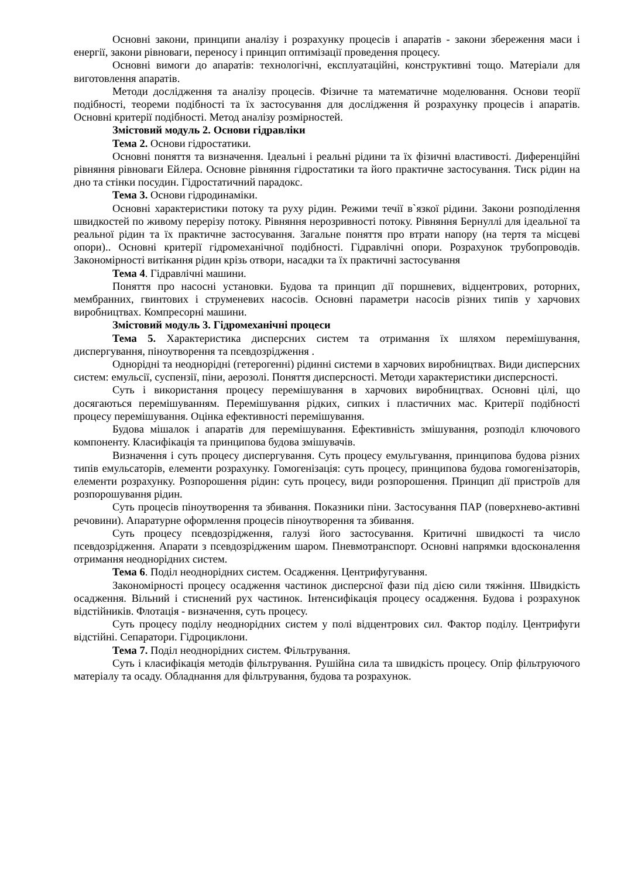Основні закони, принципи аналізу і розрахунку процесів і апаратів - закони збереження маси і енергії, закони рівноваги, переносу і принцип оптимізації проведення процесу.
Основні вимоги до апаратів: технологічні, експлуатаційні, конструктивні тощо. Матеріали для виготовлення апаратів.
Методи дослідження та аналізу процесів. Фізичне та математичне моделювання. Основи теорії подібності, теореми подібності та їх застосування для дослідження й розрахунку процесів і апаратів. Основні критерії подібності. Метод аналізу розмірностей.
Змістовий модуль 2. Основи гідравліки
Тема 2. Основи гідростатики.
Основні поняття та визначення. Ідеальні і реальні рідини та їх фізичні властивості. Диференційні рівняння рівноваги Ейлера. Основне рівняння гідростатики та його практичне застосування. Тиск рідин на дно та стінки посудин. Гідростатичний парадокс.
Тема 3. Основи гідродинаміки.
Основні характеристики потоку та руху рідин. Режими течії в`язкої рідини. Закони розподілення швидкостей по живому перерізу потоку. Рівняння нерозривності потоку. Рівняння Бернуллі для ідеальної та реальної рідин та їх практичне застосування. Загальне поняття про втрати напору (на тертя та місцеві опори).. Основні критерії гідромеханічної подібності. Гідравлічні опори. Розрахунок трубопроводів. Закономірності витікання рідин крізь отвори, насадки та їх практичні застосування
Тема 4. Гідравлічні машини.
Поняття про насосні установки. Будова та принцип дії поршневих, відцентрових, роторних, мембранних, гвинтових і струменевих насосів. Основні параметри насосів різних типів у харчових виробництвах. Компресорні машини.
Змістовий модуль 3. Гідромеханічні процеси
Тема 5. Характеристика дисперсних систем та отримання їх шляхом перемішування, диспергування, піноутворення та псевдозрідження .
Однорідні та неоднорідні (гетерогенні) рідинні системи в харчових виробництвах. Види дисперсних систем: емульсії, суспензії, піни, аерозолі. Поняття дисперсності. Методи характеристики дисперсності.
Суть і використання процесу перемішування в харчових виробництвах. Основні цілі, що досягаються перемішуванням. Перемішування рідких, сипких і пластичних мас. Критерії подібності процесу перемішування. Оцінка ефективності перемішування.
Будова мішалок і апаратів для перемішування. Ефективність змішування, розподіл ключового компоненту. Класифікація та принципова будова змішувачів.
Визначення і суть процесу диспергування. Суть процесу емульгування, принципова будова різних типів емульсаторів, елементи розрахунку. Гомогенізація: суть процесу, принципова будова гомогенізаторів, елементи розрахунку. Розпорошення рідин: суть процесу, види розпорошення. Принцип дії пристроїв для розпорошування рідин.
Суть процесів піноутворення та збивання. Показники піни. Застосування ПАР (поверхнево-активні речовини). Апаратурне оформлення процесів піноутворення та збивання.
Суть процесу псевдозрідження, галузі його застосування. Критичні швидкості та число псевдозрідження. Апарати з псевдозрідженим шаром. Пневмотранспорт. Основні напрямки вдосконалення отримання неоднорідних систем.
Тема 6. Поділ неоднорідних систем. Осадження. Центрифугування.
Закономірності процесу осадження частинок дисперсної фази під дією сили тяжіння. Швидкість осадження. Вільний і стиснений рух частинок. Інтенсифікація процесу осадження. Будова і розрахунок відстійників. Флотація - визначення, суть процесу.
Суть процесу поділу неоднорідних систем у полі відцентрових сил. Фактор поділу. Центрифуги відстійні. Сепаратори. Гідроциклони.
Тема 7. Поділ неоднорідних систем. Фільтрування.
Суть і класифікація методів фільтрування. Рушійна сила та швидкість процесу. Опір фільтруючого матеріалу та осаду. Обладнання для фільтрування, будова та розрахунок.